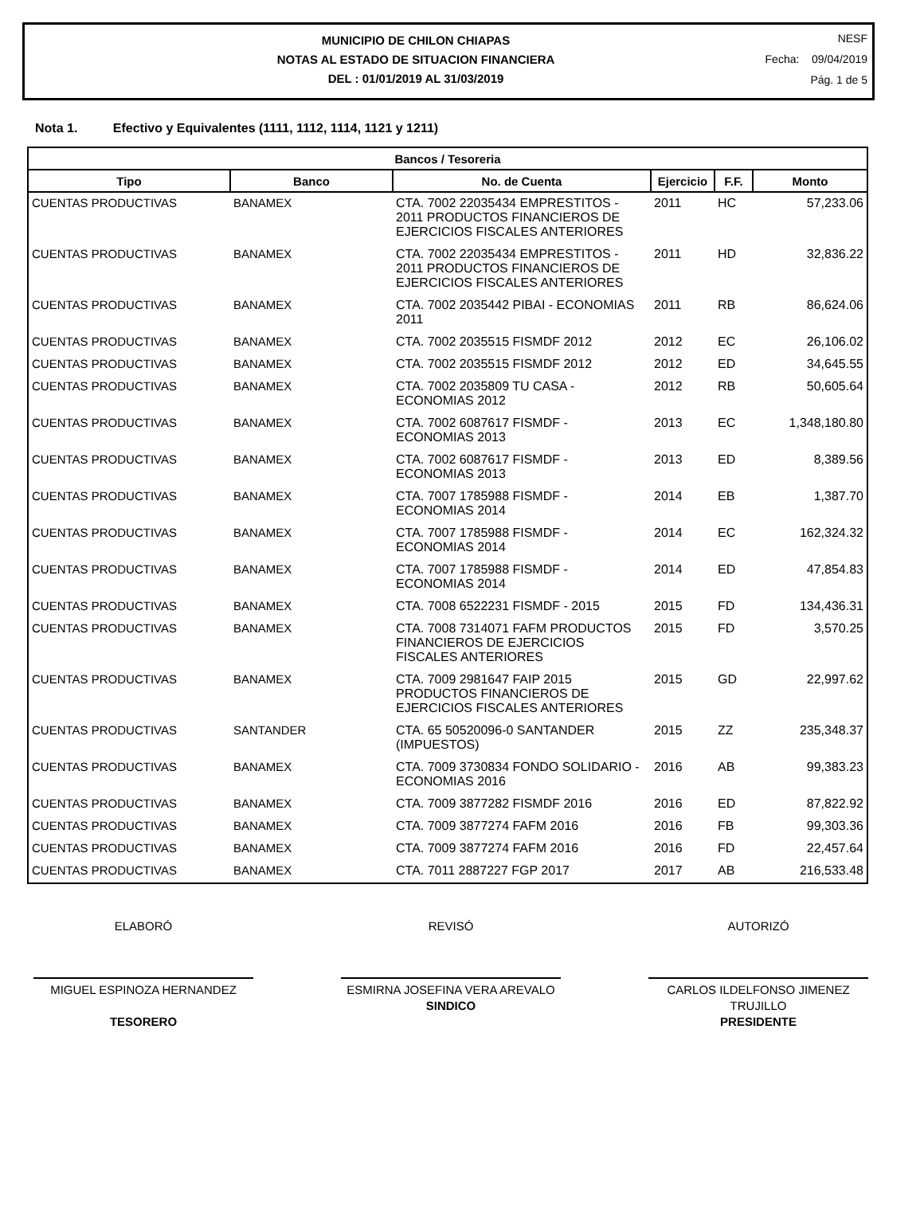MUNICIPIO DE CHILON CHIAPAS
NOTAS AL ESTADO DE SITUACION FINANCIERA
DEL : 01/01/2019 AL 31/03/2019
NESF
Fecha: 09/04/2019
Pág. 1 de 5
Nota 1. Efectivo y Equivalentes (1111, 1112, 1114, 1121 y 1211)
| Bancos / Tesoreria | | | | | |
| --- | --- | --- | --- | --- | --- |
| Tipo | Banco | No. de Cuenta | Ejercicio | F.F. | Monto |
| CUENTAS PRODUCTIVAS | BANAMEX | CTA. 7002 22035434 EMPRESTITOS - 2011 PRODUCTOS FINANCIEROS DE EJERCICIOS FISCALES ANTERIORES | 2011 | HC | 57,233.06 |
| CUENTAS PRODUCTIVAS | BANAMEX | CTA. 7002 22035434 EMPRESTITOS - 2011 PRODUCTOS FINANCIEROS DE EJERCICIOS FISCALES ANTERIORES | 2011 | HD | 32,836.22 |
| CUENTAS PRODUCTIVAS | BANAMEX | CTA. 7002 2035442 PIBAI - ECONOMIAS 2011 | 2011 | RB | 86,624.06 |
| CUENTAS PRODUCTIVAS | BANAMEX | CTA. 7002 2035515 FISMDF 2012 | 2012 | EC | 26,106.02 |
| CUENTAS PRODUCTIVAS | BANAMEX | CTA. 7002 2035515 FISMDF 2012 | 2012 | ED | 34,645.55 |
| CUENTAS PRODUCTIVAS | BANAMEX | CTA. 7002 2035809 TU CASA - ECONOMIAS 2012 | 2012 | RB | 50,605.64 |
| CUENTAS PRODUCTIVAS | BANAMEX | CTA. 7002 6087617 FISMDF - ECONOMIAS 2013 | 2013 | EC | 1,348,180.80 |
| CUENTAS PRODUCTIVAS | BANAMEX | CTA. 7002 6087617 FISMDF - ECONOMIAS 2013 | 2013 | ED | 8,389.56 |
| CUENTAS PRODUCTIVAS | BANAMEX | CTA. 7007 1785988 FISMDF - ECONOMIAS 2014 | 2014 | EB | 1,387.70 |
| CUENTAS PRODUCTIVAS | BANAMEX | CTA. 7007 1785988 FISMDF - ECONOMIAS 2014 | 2014 | EC | 162,324.32 |
| CUENTAS PRODUCTIVAS | BANAMEX | CTA. 7007 1785988 FISMDF - ECONOMIAS 2014 | 2014 | ED | 47,854.83 |
| CUENTAS PRODUCTIVAS | BANAMEX | CTA. 7008 6522231 FISMDF - 2015 | 2015 | FD | 134,436.31 |
| CUENTAS PRODUCTIVAS | BANAMEX | CTA. 7008 7314071 FAFM PRODUCTOS FINANCIEROS DE EJERCICIOS FISCALES ANTERIORES | 2015 | FD | 3,570.25 |
| CUENTAS PRODUCTIVAS | BANAMEX | CTA. 7009 2981647 FAIP 2015 PRODUCTOS FINANCIEROS DE EJERCICIOS FISCALES ANTERIORES | 2015 | GD | 22,997.62 |
| CUENTAS PRODUCTIVAS | SANTANDER | CTA. 65 50520096-0 SANTANDER (IMPUESTOS) | 2015 | ZZ | 235,348.37 |
| CUENTAS PRODUCTIVAS | BANAMEX | CTA. 7009 3730834 FONDO SOLIDARIO - ECONOMIAS 2016 | 2016 | AB | 99,383.23 |
| CUENTAS PRODUCTIVAS | BANAMEX | CTA. 7009 3877282 FISMDF 2016 | 2016 | ED | 87,822.92 |
| CUENTAS PRODUCTIVAS | BANAMEX | CTA. 7009 3877274 FAFM 2016 | 2016 | FB | 99,303.36 |
| CUENTAS PRODUCTIVAS | BANAMEX | CTA. 7009 3877274 FAFM 2016 | 2016 | FD | 22,457.64 |
| CUENTAS PRODUCTIVAS | BANAMEX | CTA. 7011 2887227 FGP 2017 | 2017 | AB | 216,533.48 |
ELABORÓ
MIGUEL ESPINOZA HERNANDEZ
TESORERO
REVISÓ
ESMIRNA JOSEFINA VERA AREVALO
SINDICO
AUTORIZÓ
CARLOS ILDELFONSO JIMENEZ TRUJILLO
PRESIDENTE